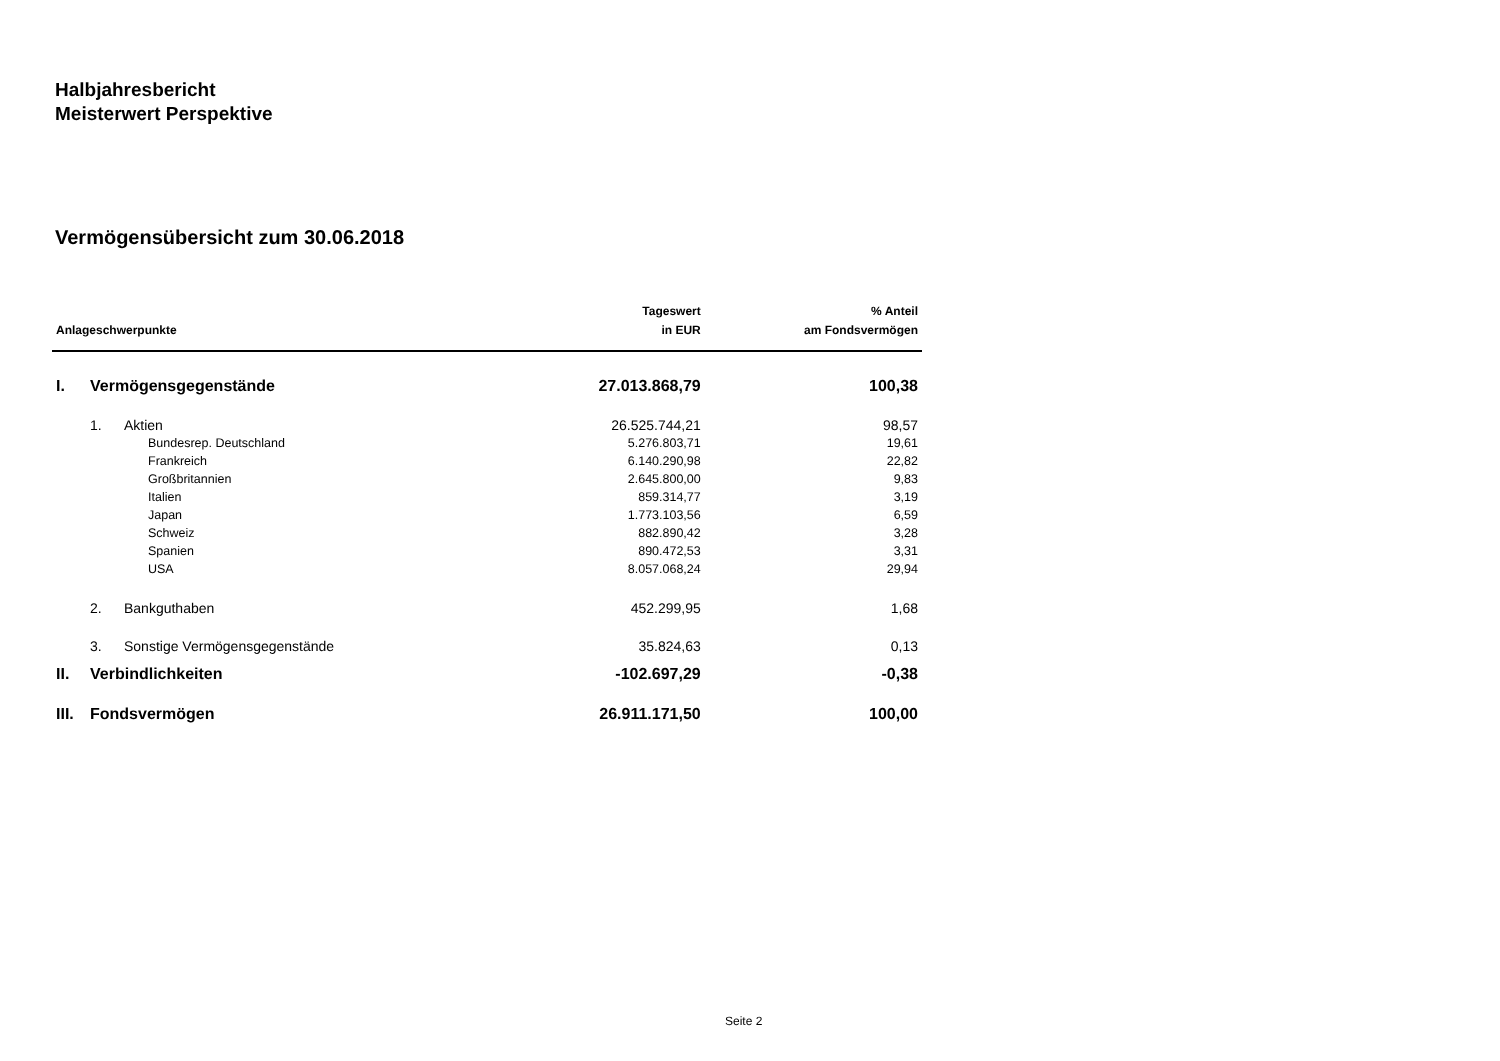Halbjahresbericht
Meisterwert Perspektive
Vermögensübersicht zum 30.06.2018
| Anlageschwerpunkte | | | Tageswert in EUR | % Anteil am Fondsvermögen |
| --- | --- | --- | --- | --- |
| I. | Vermögensgegenstände | | 27.013.868,79 | 100,38 |
| | 1. | Aktien | 26.525.744,21 | 98,57 |
| | | Bundesrep. Deutschland | 5.276.803,71 | 19,61 |
| | | Frankreich | 6.140.290,98 | 22,82 |
| | | Großbritannien | 2.645.800,00 | 9,83 |
| | | Italien | 859.314,77 | 3,19 |
| | | Japan | 1.773.103,56 | 6,59 |
| | | Schweiz | 882.890,42 | 3,28 |
| | | Spanien | 890.472,53 | 3,31 |
| | | USA | 8.057.068,24 | 29,94 |
| | 2. | Bankguthaben | 452.299,95 | 1,68 |
| | 3. | Sonstige Vermögensgegenstände | 35.824,63 | 0,13 |
| II. | Verbindlichkeiten | | -102.697,29 | -0,38 |
| III. | Fondsvermögen | | 26.911.171,50 | 100,00 |
Seite 2